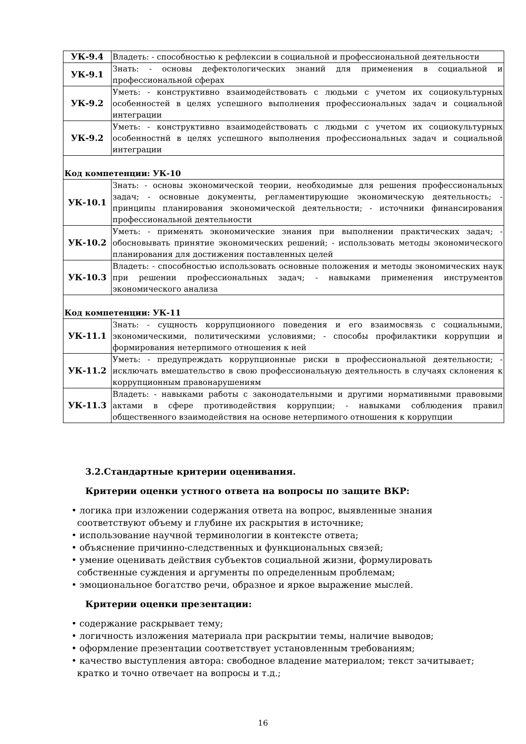| УК-9.4 | Владеть: - способностью к рефлексии в социальной и профессиональной деятельности |
| УК-9.1 | Знать: - основы дефектологических знаний для применения в социальной и профессиональной сферах |
| УК-9.2 | Уметь: - конструктивно взаимодействовать с людьми с учетом их социокультурных особенностей в целях успешного выполнения профессиональных задач и социальной интеграции |
| УК-9.2 | Уметь: - конструктивно взаимодействовать с людьми с учетом их социокультурных особенностнй в целях успешного выполнения профессиональных задач и социальной интеграции |
| Код компетенции: УК-10 | |
| УК-10.1 | Знать: - основы экономической теории, необходимые для решения профессиональных задач; - основные документы, регламентирующие экономическую деятельность; - принципы планирования экономической деятельности; - источники финансирования профессиональной деятельности |
| УК-10.2 | Уметь: - применять экономические знания при выполнении практических задач; - обосновывать принятие экономических решений; - использовать методы экономического планирования для достижения поставленных целей |
| УК-10.3 | Владеть: - способностью использовать основные положения и методы экономических наук при решении профессиональных задач; - навыками применения инструментов экономического анализа |
| Код компетенции: УК-11 | |
| УК-11.1 | Знать: - сущность коррупционного поведения и его взаимосвязь с социальными, экономическими, политическими условиями; - способы профилактики коррупции и формирования нетерпимого отношения к ней |
| УК-11.2 | Уметь: - предупреждать коррупционные риски в профессиональной деятельности; - исключать вмешательство в свою профессиональную деятельность в случаях склонения к коррупционным правонарушениям |
| УК-11.3 | Владеть: - навыками работы с законодательными и другими нормативными правовыми актами в сфере противодействия коррупции; - навыками соблюдения правил общественного взаимодействия на основе нетерпимого отношения к коррупции |
3.2.Стандартные критерии оценивания.
Критерии оценки устного ответа на вопросы по защите ВКР:
• логика при изложении содержания ответа на вопрос, выявленные знания
соответствуют объему и глубине их раскрытия в источнике;
• использование научной терминологии в контексте ответа;
• объяснение причинно-следственных и функциональных связей;
• умение оценивать действия субъектов социальной жизни, формулировать
собственные суждения и аргументы по определенным проблемам;
• эмоциональное богатство речи, образное и яркое выражение мыслей.
Критерии оценки презентации:
• содержание раскрывает тему;
• логичность изложения материала при раскрытии темы, наличие выводов;
• оформление презентации соответствует установленным требованиям;
• качество выступления автора: свободное владение материалом; текст зачитывает;
кратко и точно отвечает на вопросы и т.д.;
16